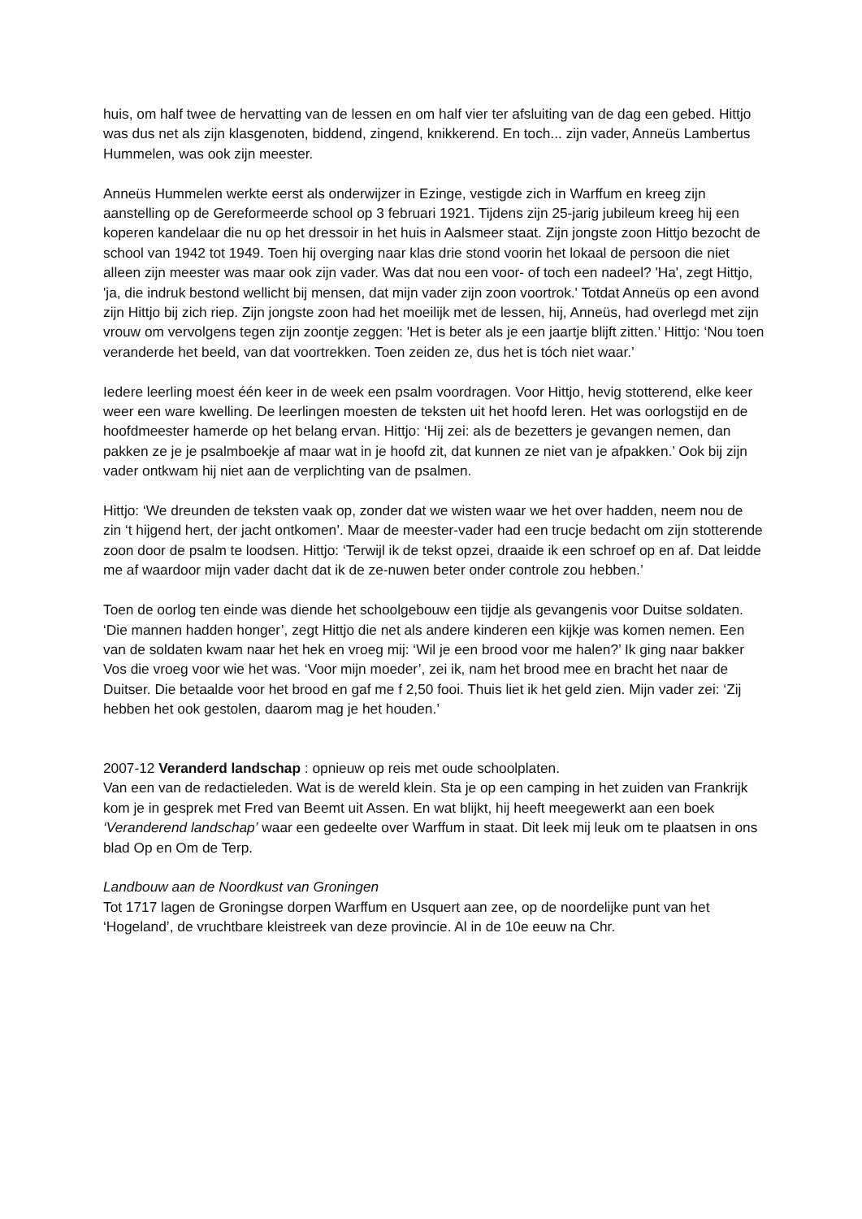huis, om half twee de hervatting van de lessen en om half vier ter afsluiting van de dag een gebed. Hittjo was dus net als zijn klasgenoten, biddend, zingend, knikkerend. En toch... zijn vader, Anneüs Lambertus Hummelen, was ook zijn meester.
Anneüs Hummelen werkte eerst als onderwijzer in Ezinge, vestigde zich in Warffum en kreeg zijn aanstelling op de Gereformeerde school op 3 februari 1921. Tijdens zijn 25-jarig jubileum kreeg hij een koperen kandelaar die nu op het dressoir in het huis in Aalsmeer staat. Zijn jongste zoon Hittjo bezocht de school van 1942 tot 1949. Toen hij overging naar klas drie stond voorin het lokaal de persoon die niet alleen zijn meester was maar ook zijn vader. Was dat nou een voor- of toch een nadeel? 'Ha', zegt Hittjo, 'ja, die indruk bestond wellicht bij mensen, dat mijn vader zijn zoon voortrok.' Totdat Anneüs op een avond zijn Hittjo bij zich riep. Zijn jongste zoon had het moeilijk met de lessen, hij, Anneüs, had overlegd met zijn vrouw om vervolgens tegen zijn zoontje zeggen: 'Het is beter als je een jaartje blijft zitten.’ Hittjo: ‘Nou toen veranderde het beeld, van dat voortrekken. Toen zeiden ze, dus het is tóch niet waar.’
Iedere leerling moest één keer in de week een psalm voordragen. Voor Hittjo, hevig stotterend, elke keer weer een ware kwelling. De leerlingen moesten de teksten uit het hoofd leren. Het was oorlogstijd en de hoofdmeester hamerde op het belang ervan. Hittjo: ‘Hij zei: als de bezetters je gevangen nemen, dan pakken ze je je psalmboekje af maar wat in je hoofd zit, dat kunnen ze niet van je afpakken.’ Ook bij zijn vader ontkwam hij niet aan de verplichting van de psalmen.
Hittjo: ‘We dreunden de teksten vaak op, zonder dat we wisten waar we het over hadden, neem nou de zin ‘t hijgend hert, der jacht ontkomen’. Maar de meester-vader had een trucje bedacht om zijn stotterende zoon door de psalm te loodsen. Hittjo: ‘Terwijl ik de tekst opzei, draaide ik een schroef op en af. Dat leidde me af waardoor mijn vader dacht dat ik de ze-nuwen beter onder controle zou hebben.’
Toen de oorlog ten einde was diende het schoolgebouw een tijdje als gevangenis voor Duitse soldaten. ‘Die mannen hadden honger’, zegt Hittjo die net als andere kinderen een kijkje was komen nemen. Een van de soldaten kwam naar het hek en vroeg mij: ‘Wil je een brood voor me halen?’ Ik ging naar bakker Vos die vroeg voor wie het was. ‘Voor mijn moeder’, zei ik, nam het brood mee en bracht het naar de Duitser. Die betaalde voor het brood en gaf me f 2,50 fooi. Thuis liet ik het geld zien. Mijn vader zei: ‘Zij hebben het ook gestolen, daarom mag je het houden.’
2007-12 Veranderd landschap : opnieuw op reis met oude schoolplaten.
Van een van de redactieleden. Wat is de wereld klein. Sta je op een camping in het zuiden van Frankrijk kom je in gesprek met Fred van Beemt uit Assen. En wat blijkt, hij heeft meegewerkt aan een boek ‘Veranderend landschap’ waar een gedeelte over Warffum in staat. Dit leek mij leuk om te plaatsen in ons blad Op en Om de Terp.
Landbouw aan de Noordkust van Groningen
Tot 1717 lagen de Groningse dorpen Warffum en Usquert aan zee, op de noordelijke punt van het ‘Hogeland’, de vruchtbare kleistreek van deze provincie. Al in de 10e eeuw na Chr.